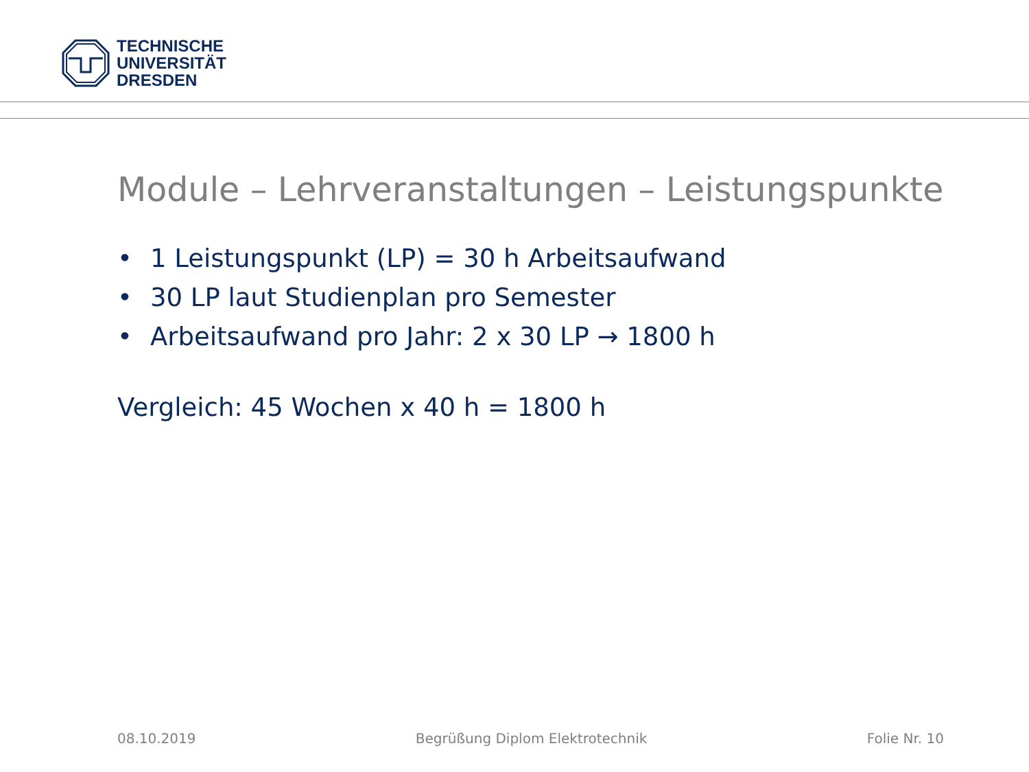TECHNISCHE
UNIVERSITÄT
DRESDEN
Module – Lehrveranstaltungen – Leistungspunkte
• 1 Leistungspunkt (LP) = 30 h Arbeitsaufwand
• 30 LP laut Studienplan pro Semester
• Arbeitsaufwand pro Jahr: 2 x 30 LP → 1800 h
Vergleich: 45 Wochen x 40 h = 1800 h
08.10.2019 Begrüßung Diplom Elektrotechnik Folie Nr. 10